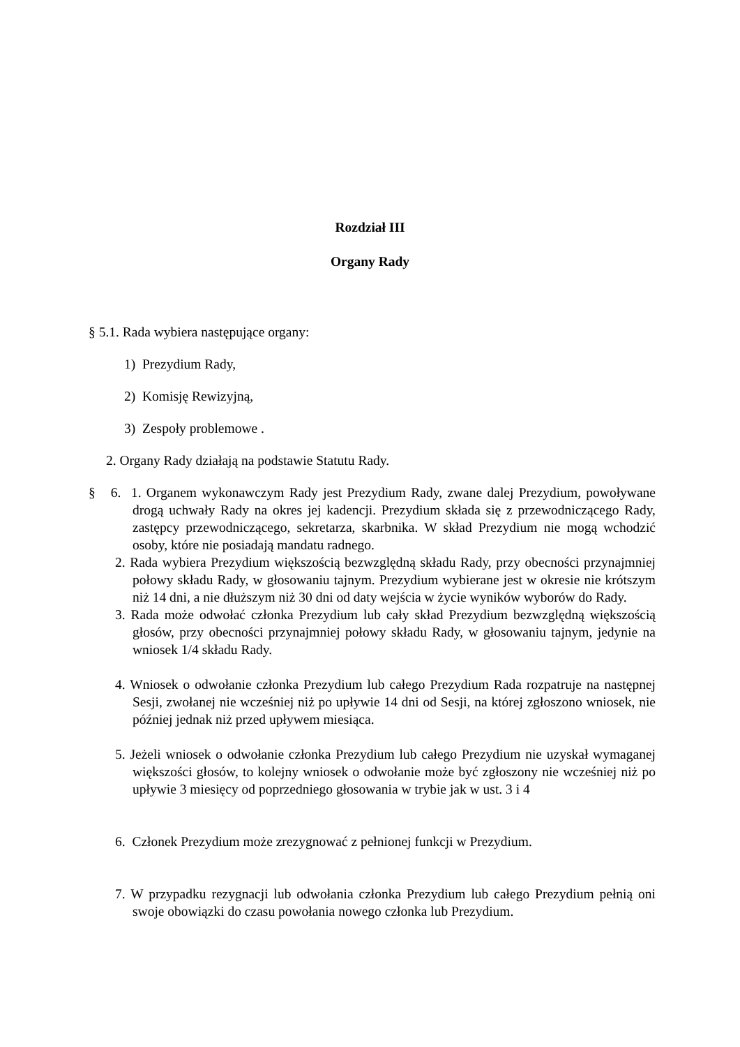Rozdział III
Organy Rady
§ 5.1. Rada wybiera następujące organy:
1) Prezydium Rady,
2) Komisję Rewizyjną,
3) Zespoły problemowe .
2. Organy Rady działają na podstawie Statutu Rady.
§ 6. 1. Organem wykonawczym Rady jest Prezydium Rady, zwane dalej Prezydium, powoływane drogą uchwały Rady na okres jej kadencji. Prezydium składa się z przewodniczącego Rady, zastępcy przewodniczącego, sekretarza, skarbnika. W skład Prezydium nie mogą wchodzić osoby, które nie posiadają mandatu radnego.
2. Rada wybiera Prezydium większością bezwzględną składu Rady, przy obecności przynajmniej połowy składu Rady, w głosowaniu tajnym. Prezydium wybierane jest w okresie nie krótszym niż 14 dni, a nie dłuższym niż 30 dni od daty wejścia w życie wyników wyborów do Rady.
3. Rada może odwołać członka Prezydium lub cały skład Prezydium bezwzględną większością głosów, przy obecności przynajmniej połowy składu Rady, w głosowaniu tajnym, jedynie na wniosek 1/4 składu Rady.
4. Wniosek o odwołanie członka Prezydium lub całego Prezydium Rada rozpatruje na następnej Sesji, zwołanej nie wcześniej niż po upływie 14 dni od Sesji, na której zgłoszono wniosek, nie później jednak niż przed upływem miesiąca.
5. Jeżeli wniosek o odwołanie członka Prezydium lub całego Prezydium nie uzyskał wymaganej większości głosów, to kolejny wniosek o odwołanie może być zgłoszony nie wcześniej niż po upływie 3 miesięcy od poprzedniego głosowania w trybie jak w ust. 3 i 4
6. Członek Prezydium może zrezygnować z pełnionej funkcji w Prezydium.
7. W przypadku rezygnacji lub odwołania członka Prezydium lub całego Prezydium pełnią oni swoje obowiązki do czasu powołania nowego członka lub Prezydium.